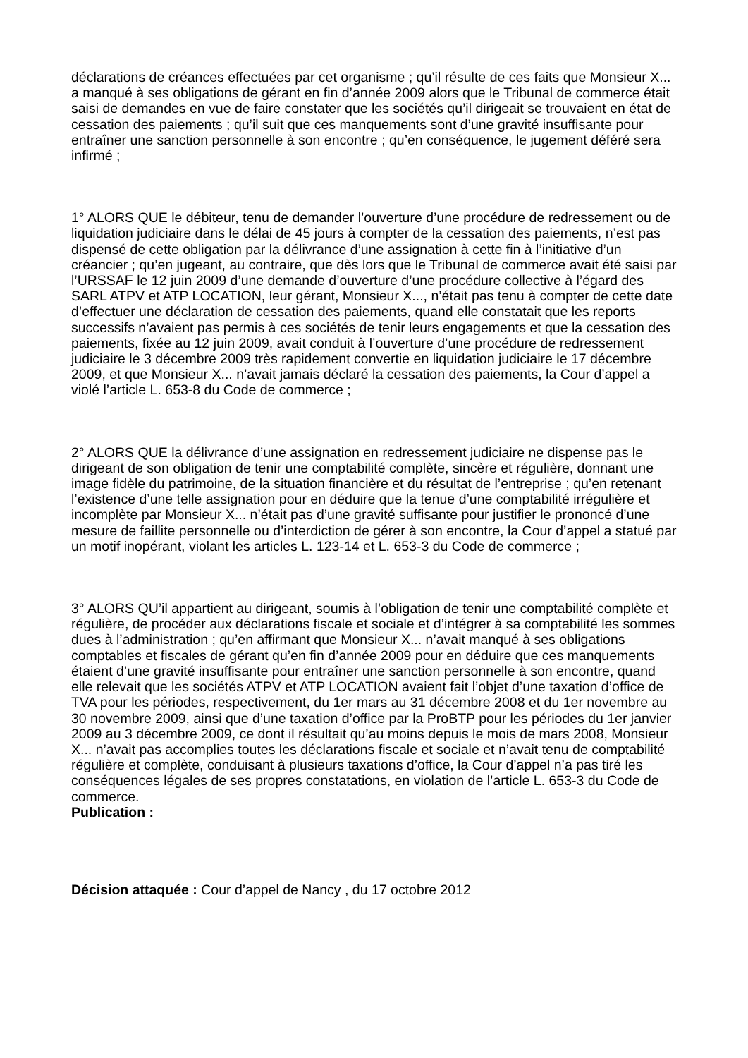déclarations de créances effectuées par cet organisme ; qu’il résulte de ces faits que Monsieur X... a manqué à ses obligations de gérant en fin d’année 2009 alors que le Tribunal de commerce était saisi de demandes en vue de faire constater que les sociétés qu’il dirigeait se trouvaient en état de cessation des paiements ; qu’il suit que ces manquements sont d’une gravité insuffisante pour entraîner une sanction personnelle à son encontre ; qu’en conséquence, le jugement déféré sera infirmé ;
1° ALORS QUE le débiteur, tenu de demander l’ouverture d’une procédure de redressement ou de liquidation judiciaire dans le délai de 45 jours à compter de la cessation des paiements, n’est pas dispensé de cette obligation par la délivrance d’une assignation à cette fin à l’initiative d’un créancier ; qu’en jugeant, au contraire, que dès lors que le Tribunal de commerce avait été saisi par l’URSSAF le 12 juin 2009 d’une demande d’ouverture d’une procédure collective à l’égard des SARL ATPV et ATP LOCATION, leur gérant, Monsieur X..., n’était pas tenu à compter de cette date d’effectuer une déclaration de cessation des paiements, quand elle constatait que les reports successifs n’avaient pas permis à ces sociétés de tenir leurs engagements et que la cessation des paiements, fixée au 12 juin 2009, avait conduit à l’ouverture d’une procédure de redressement judiciaire le 3 décembre 2009 très rapidement convertie en liquidation judiciaire le 17 décembre 2009, et que Monsieur X... n’avait jamais déclaré la cessation des paiements, la Cour d’appel a violé l’article L. 653-8 du Code de commerce ;
2° ALORS QUE la délivrance d’une assignation en redressement judiciaire ne dispense pas le dirigeant de son obligation de tenir une comptabilité complète, sincère et régulière, donnant une image fidèle du patrimoine, de la situation financière et du résultat de l’entreprise ; qu’en retenant l’existence d’une telle assignation pour en déduire que la tenue d’une comptabilité irrégulière et incomplète par Monsieur X... n’était pas d’une gravité suffisante pour justifier le prononcé d’une mesure de faillite personnelle ou d’interdiction de gérer à son encontre, la Cour d’appel a statué par un motif inopérant, violant les articles L. 123-14 et L. 653-3 du Code de commerce ;
3° ALORS QU’il appartient au dirigeant, soumis à l’obligation de tenir une comptabilité complète et régulière, de procéder aux déclarations fiscale et sociale et d’intégrer à sa comptabilité les sommes dues à l’administration ; qu’en affirmant que Monsieur X... n’avait manqué à ses obligations comptables et fiscales de gérant qu’en fin d’année 2009 pour en déduire que ces manquements étaient d’une gravité insuffisante pour entraîner une sanction personnelle à son encontre, quand elle relevait que les sociétés ATPV et ATP LOCATION avaient fait l’objet d’une taxation d’office de TVA pour les périodes, respectivement, du 1er mars au 31 décembre 2008 et du 1er novembre au 30 novembre 2009, ainsi que d’une taxation d’office par la ProBTP pour les périodes du 1er janvier 2009 au 3 décembre 2009, ce dont il résultait qu’au moins depuis le mois de mars 2008, Monsieur X... n’avait pas accomplies toutes les déclarations fiscale et sociale et n’avait tenu de comptabilité régulière et complète, conduisant à plusieurs taxations d’office, la Cour d’appel n’a pas tiré les conséquences légales de ses propres constatations, en violation de l’article L. 653-3 du Code de commerce.
Publication :
Décision attaquée : Cour d’appel de Nancy , du 17 octobre 2012